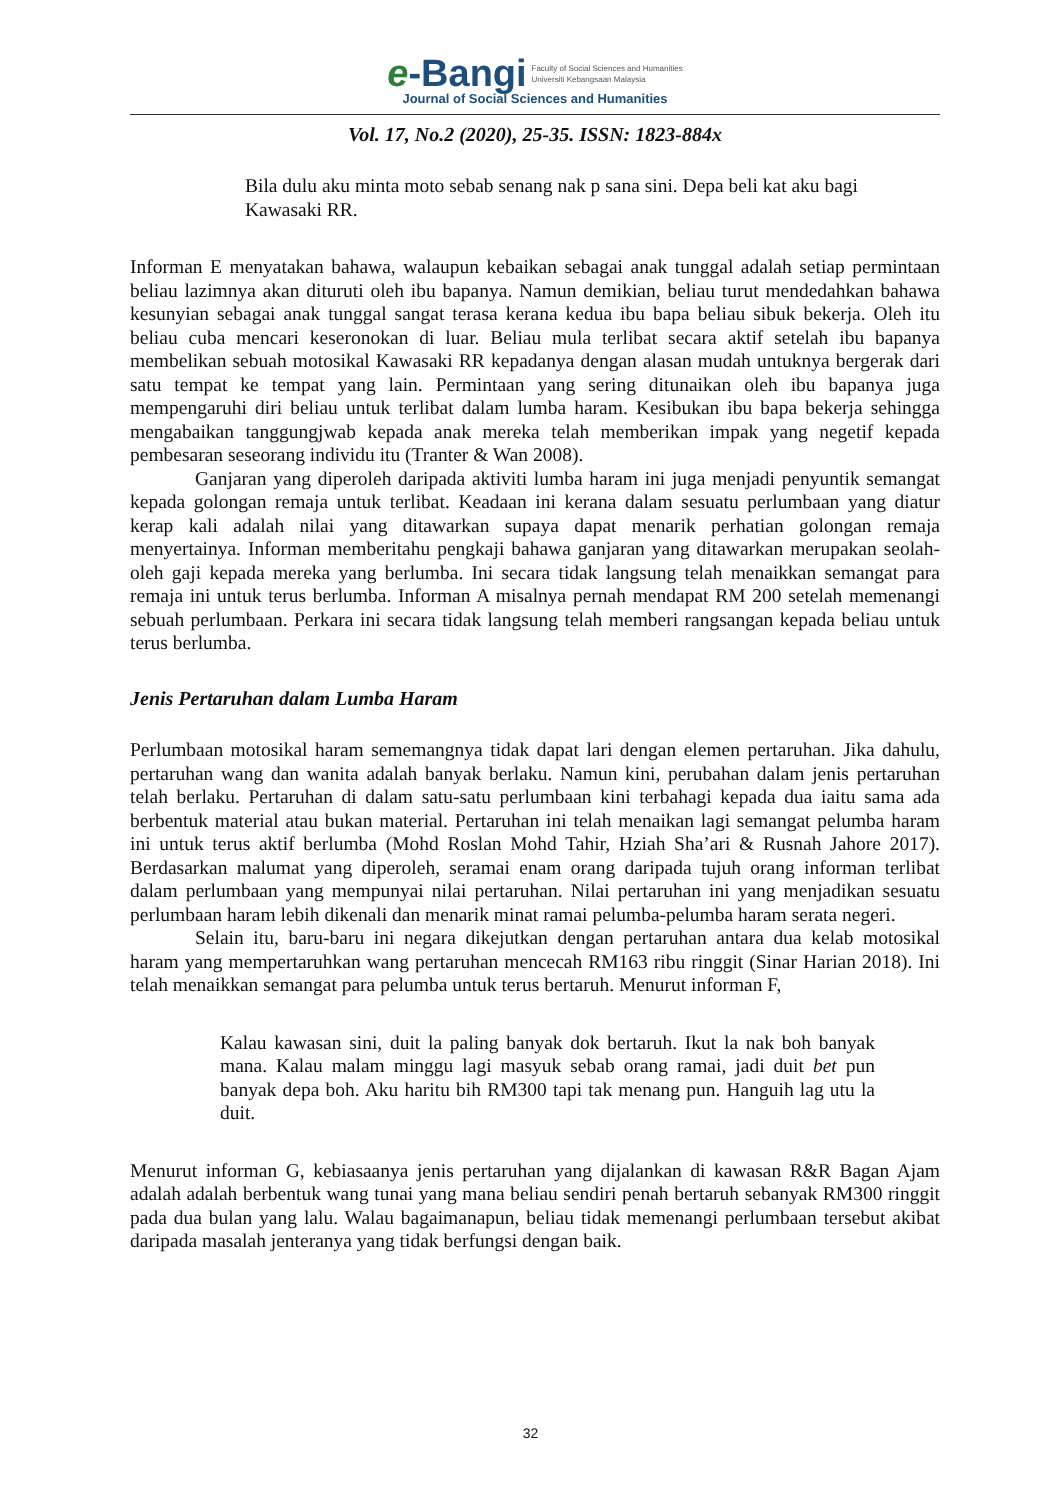e-Bangi Faculty of Social Sciences and Humanities
Universiti Kebangsaan Malaysia
Journal of Social Sciences and Humanities
Vol. 17, No.2 (2020), 25-35. ISSN: 1823-884x
Bila dulu aku minta moto sebab senang nak p sana sini. Depa beli kat aku bagi Kawasaki RR.
Informan E menyatakan bahawa, walaupun kebaikan sebagai anak tunggal adalah setiap permintaan beliau lazimnya akan dituruti oleh ibu bapanya. Namun demikian, beliau turut mendedahkan bahawa kesunyian sebagai anak tunggal sangat terasa kerana kedua ibu bapa beliau sibuk bekerja. Oleh itu beliau cuba mencari keseronokan di luar. Beliau mula terlibat secara aktif setelah ibu bapanya membelikan sebuah motosikal Kawasaki RR kepadanya dengan alasan mudah untuknya bergerak dari satu tempat ke tempat yang lain. Permintaan yang sering ditunaikan oleh ibu bapanya juga mempengaruhi diri beliau untuk terlibat dalam lumba haram. Kesibukan ibu bapa bekerja sehingga mengabaikan tanggungjwab kepada anak mereka telah memberikan impak yang negetif kepada pembesaran seseorang individu itu (Tranter & Wan 2008).
Ganjaran yang diperoleh daripada aktiviti lumba haram ini juga menjadi penyuntik semangat kepada golongan remaja untuk terlibat. Keadaan ini kerana dalam sesuatu perlumbaan yang diatur kerap kali adalah nilai yang ditawarkan supaya dapat menarik perhatian golongan remaja menyertainya. Informan memberitahu pengkaji bahawa ganjaran yang ditawarkan merupakan seolah-oleh gaji kepada mereka yang berlumba. Ini secara tidak langsung telah menaikkan semangat para remaja ini untuk terus berlumba. Informan A misalnya pernah mendapat RM 200 setelah memenangi sebuah perlumbaan. Perkara ini secara tidak langsung telah memberi rangsangan kepada beliau untuk terus berlumba.
Jenis Pertaruhan dalam Lumba Haram
Perlumbaan motosikal haram sememangnya tidak dapat lari dengan elemen pertaruhan. Jika dahulu, pertaruhan wang dan wanita adalah banyak berlaku. Namun kini, perubahan dalam jenis pertaruhan telah berlaku. Pertaruhan di dalam satu-satu perlumbaan kini terbahagi kepada dua iaitu sama ada berbentuk material atau bukan material. Pertaruhan ini telah menaikan lagi semangat pelumba haram ini untuk terus aktif berlumba (Mohd Roslan Mohd Tahir, Hziah Sha’ari & Rusnah Jahore 2017). Berdasarkan malumat yang diperoleh, seramai enam orang daripada tujuh orang informan terlibat dalam perlumbaan yang mempunyai nilai pertaruhan. Nilai pertaruhan ini yang menjadikan sesuatu perlumbaan haram lebih dikenali dan menarik minat ramai pelumba-pelumba haram serata negeri.
Selain itu, baru-baru ini negara dikejutkan dengan pertaruhan antara dua kelab motosikal haram yang mempertaruhkan wang pertaruhan mencecah RM163 ribu ringgit (Sinar Harian 2018). Ini telah menaikkan semangat para pelumba untuk terus bertaruh. Menurut informan F,
Kalau kawasan sini, duit la paling banyak dok bertaruh. Ikut la nak boh banyak mana. Kalau malam minggu lagi masyuk sebab orang ramai, jadi duit bet pun banyak depa boh. Aku haritu bih RM300 tapi tak menang pun. Hanguih lag utu la duit.
Menurut informan G, kebiasaanya jenis pertaruhan yang dijalankan di kawasan R&R Bagan Ajam adalah adalah berbentuk wang tunai yang mana beliau sendiri penah bertaruh sebanyak RM300 ringgit pada dua bulan yang lalu. Walau bagaimanapun, beliau tidak memenangi perlumbaan tersebut akibat daripada masalah jenteranya yang tidak berfungsi dengan baik.
32